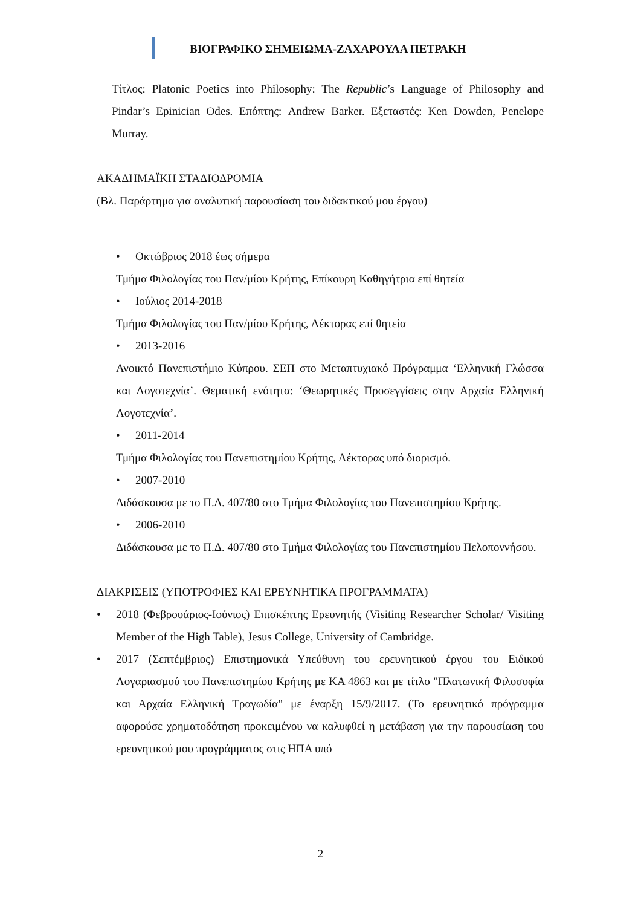ΒΙΟΓΡΑΦΙΚΟ ΣΗΜΕΙΩΜΑ-ΖΑΧΑΡΟΥΛΑ ΠΕΤΡΑΚΗ
Τίτλος: Platonic Poetics into Philosophy: The Republic’s Language of Philosophy and Pindar’s Epinician Odes. Επόπτης: Andrew Barker. Εξεταστές: Ken Dowden, Penelope Murray.
ΑΚΑΔΗΜΑΪΚΗ ΣΤΑΔΙΟΔΡΟΜΙΑ
(Βλ. Παράρτημα για αναλυτική παρουσίαση του διδακτικού μου έργου)
• Οκτώβριος 2018 έως σήμερα
Τμήμα Φιλολογίας του Παν/μίου Κρήτης, Επίκουρη Καθηγήτρια επί θητεία
• Ιούλιος 2014-2018
Τμήμα Φιλολογίας του Παν/μίου Κρήτης, Λέκτορας επί θητεία
• 2013-2016
Ανοικτό Πανεπιστήμιο Κύπρου. ΣΕΠ στο Μεταπτυχιακό Πρόγραμμα ‘Ελληνική Γλώσσα και Λογοτεχνία’. Θεματική ενότητα: ‘Θεωρητικές Προσεγγίσεις στην Αρχαία Ελληνική Λογοτεχνία’.
• 2011-2014
Τμήμα Φιλολογίας του Πανεπιστημίου Κρήτης, Λέκτορας υπό διορισμό.
• 2007-2010
Διδάσκουσα με το Π.Δ. 407/80 στο Τμήμα Φιλολογίας του Πανεπιστημίου Κρήτης.
• 2006-2010
Διδάσκουσα με το Π.Δ. 407/80 στο Τμήμα Φιλολογίας του Πανεπιστημίου Πελοποννήσου.
ΔΙΑΚΡΙΣΕΙΣ (ΥΠΟΤΡΟΦΙΕΣ ΚΑΙ ΕΡΕΥΝΗΤΙΚΑ ΠΡΟΓΡΑΜΜΑΤΑ)
• 2018 (Φεβρουάριος-Ιούνιος) Επισκέπτης Ερευνητής (Visiting Researcher Scholar/ Visiting Member of the High Table), Jesus College, University of Cambridge.
• 2017 (Σεπτέμβριος) Επιστημονικά Υπεύθυνη του ερευνητικού έργου του Ειδικού Λογαριασμού του Πανεπιστημίου Κρήτης με ΚΑ 4863 και με τίτλο "Πλατωνική Φιλοσοφία και Αρχαία Ελληνική Τραγωδία" με έναρξη 15/9/2017. (Το ερευνητικό πρόγραμμα αφορούσε χρηματοδότηση προκειμένου να καλυφθεί η μετάβαση για την παρουσίαση του ερευνητικού μου προγράμματος στις ΗΠΑ υπό
2